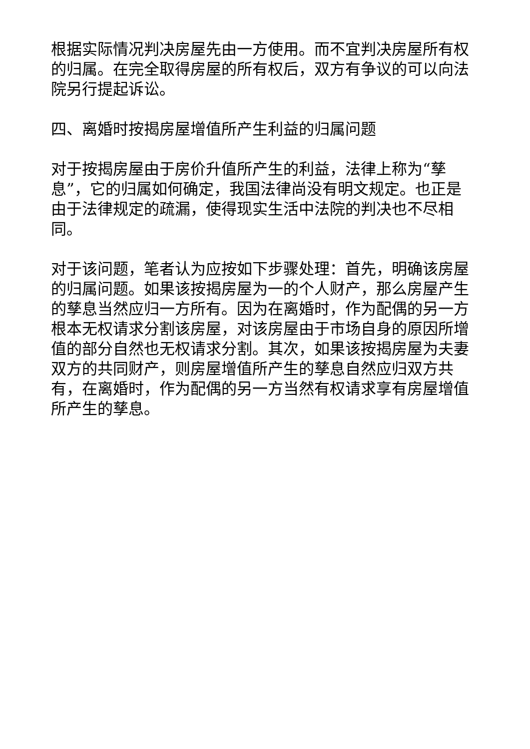根据实际情况判决房屋先由一方使用。而不宜判决房屋所有权的归属。在完全取得房屋的所有权后，双方有争议的可以向法院另行提起诉讼。
四、离婚时按揭房屋增值所产生利益的归属问题
对于按揭房屋由于房价升值所产生的利益，法律上称为“孳息”，它的归属如何确定，我国法律尚没有明文规定。也正是由于法律规定的疏漏，使得现实生活中法院的判决也不尽相同。
对于该问题，笔者认为应按如下步骤处理：首先，明确该房屋的归属问题。如果该按揭房屋为一的个人财产，那么房屋产生的孳息当然应归一方所有。因为在离婚时，作为配偶的另一方根本无权请求分割该房屋，对该房屋由于市场自身的原因所增值的部分自然也无权请求分割。其次，如果该按揭房屋为夫妻双方的共同财产，则房屋增值所产生的孳息自然应归双方共有，在离婚时，作为配偶的另一方当然有权请求享有房屋增值所产生的孳息。